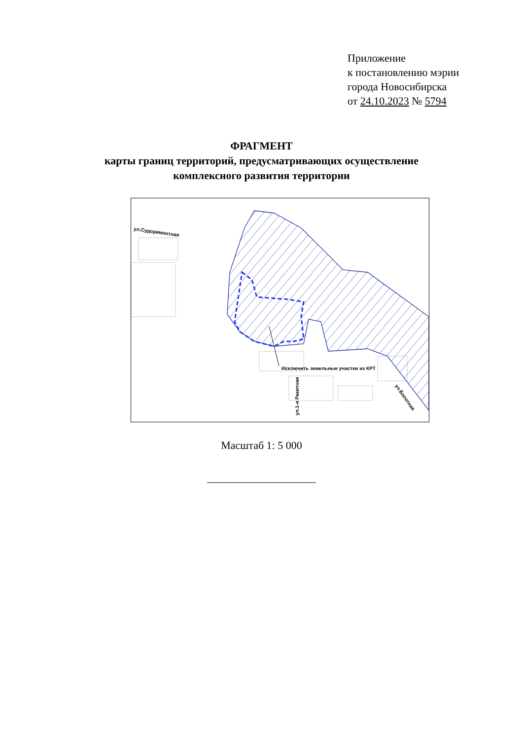Приложение
к постановлению мэрии
города Новосибирска
от 24.10.2023 № 5794
ФРАГМЕНТ
карты границ территорий, предусматривающих осуществление
комплексного развития территории
ул.Судоремонтная
Исключить земельные участки из КРТ
ул.1-я Ракитная
ул.Болотная
Масштаб 1: 5 000
____________________